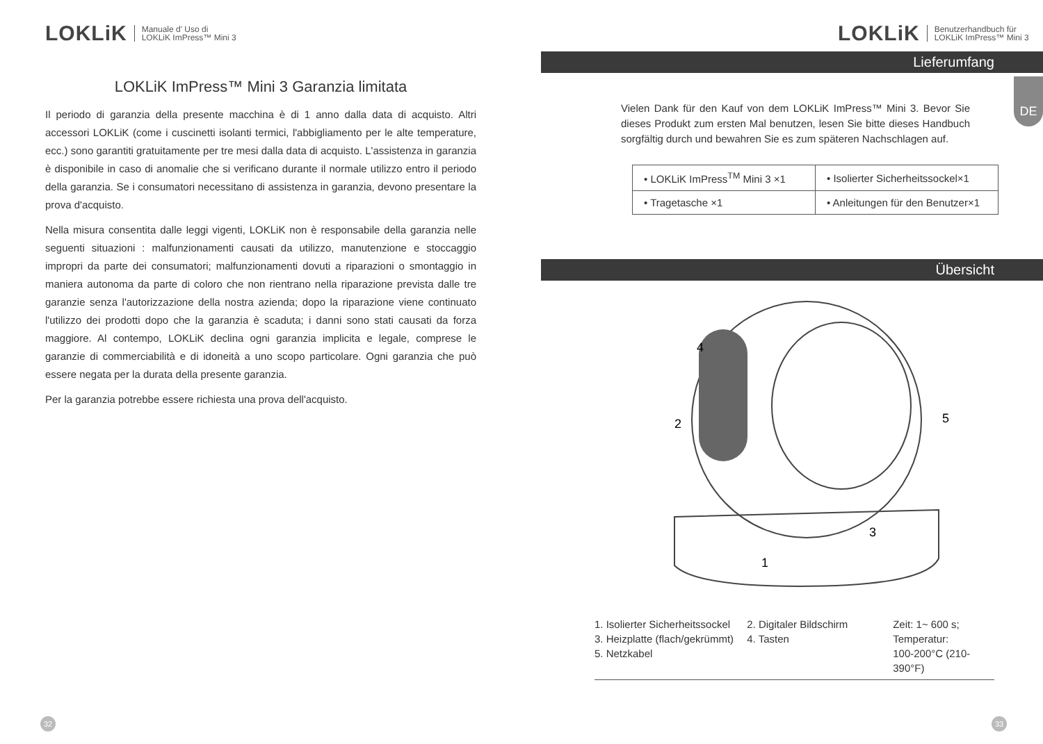LOKLiK Manuale d' Uso di
LOKLiK ImPress™ Mini 3
LOKLiK ImPress™ Mini 3 Garanzia limitata
Il periodo di garanzia della presente macchina è di 1 anno dalla data di acquisto. Altri accessori LOKLiK (come i cuscinetti isolanti termici, l'abbigliamento per le alte temperature, ecc.) sono garantiti gratuitamente per tre mesi dalla data di acquisto. L'assistenza in garanzia è disponibile in caso di anomalie che si verificano durante il normale utilizzo entro il periodo della garanzia. Se i consumatori necessitano di assistenza in garanzia, devono presentare la prova d'acquisto.
Nella misura consentita dalle leggi vigenti, LOKLiK non è responsabile della garanzia nelle seguenti situazioni : malfunzionamenti causati da utilizzo, manutenzione e stoccaggio impropri da parte dei consumatori; malfunzionamenti dovuti a riparazioni o smontaggio in maniera autonoma da parte di coloro che non rientrano nella riparazione prevista dalle tre garanzie senza l'autorizzazione della nostra azienda; dopo la riparazione viene continuato l'utilizzo dei prodotti dopo che la garanzia è scaduta; i danni sono stati causati da forza maggiore. Al contempo, LOKLiK declina ogni garanzia implicita e legale, comprese le garanzie di commerciabilità e di idoneità a uno scopo particolare. Ogni garanzia che può essere negata per la durata della presente garanzia.
Per la garanzia potrebbe essere richiesta una prova dell'acquisto.
32
LOKLiK Benutzerhandbuch für
LOKLiK ImPress™ Mini 3
Lieferumfang
DE
Vielen Dank für den Kauf von dem LOKLiK ImPress™ Mini 3. Bevor Sie dieses Produkt zum ersten Mal benutzen, lesen Sie bitte dieses Handbuch sorgfältig durch und bewahren Sie es zum späteren Nachschlagen auf.
| • LOKLiK ImPress<sup>TM</sup> Mini 3 ×1 | • Isolierter Sicherheitssockel×1 |
| • Tragetasche ×1 | • Anleitungen für den Benutzer×1 |
Übersicht
4
2
5
3
1
1. Isolierter Sicherheitssockel
3. Heizplatte (flach/gekrümmt)
5. Netzkabel
2. Digitaler Bildschirm
4. Tasten
Zeit: 1~ 600 s;
Temperatur:
100-200°C (210-390°F)
33